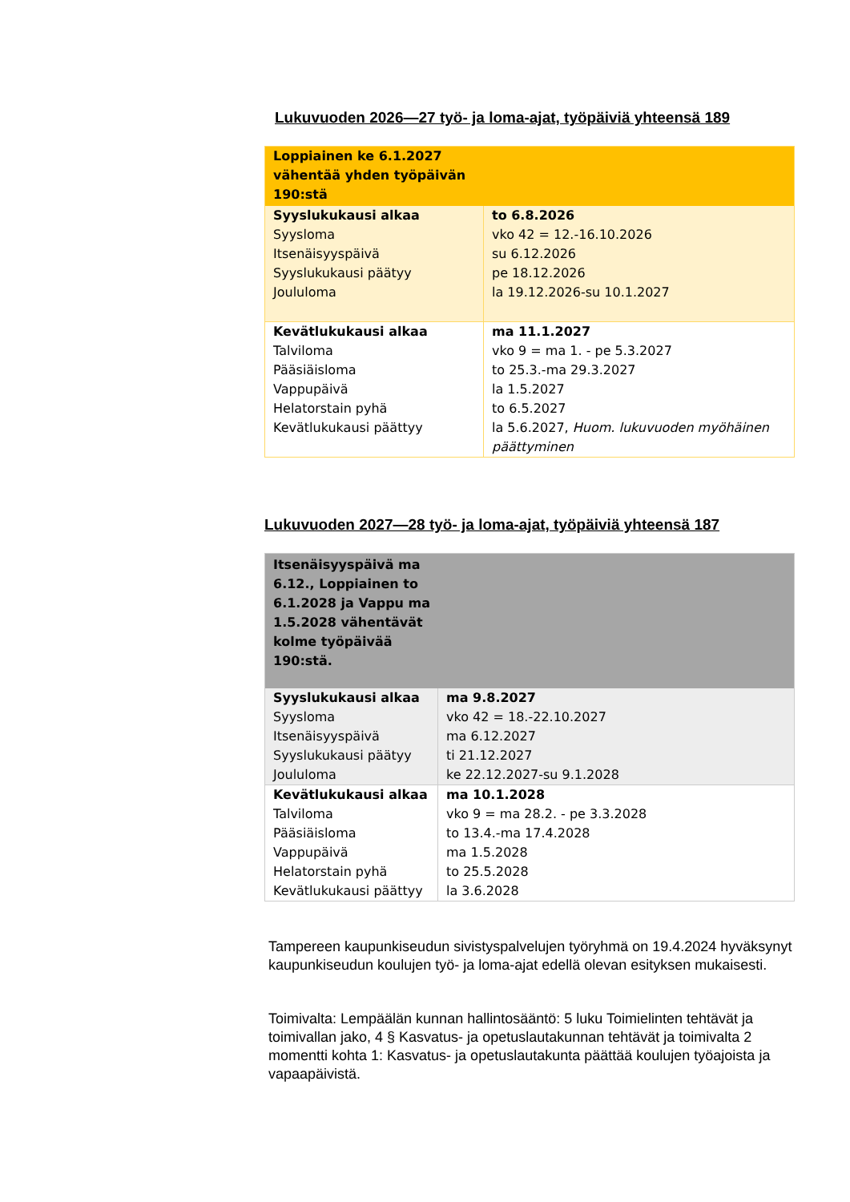Lukuvuoden 2026—27 työ- ja loma-ajat, työpäiviä yhteensä 189
| Loppiainen ke 6.1.2027 vähentää yhden työpäivän 190:stä | |
| Syyslukukausi alkaa Syysloma Itsenäisyyspäivä Syyslukukausi päätyy Joululoma | to 6.8.2026 vko 42 = 12.-16.10.2026 su 6.12.2026 pe 18.12.2026 la 19.12.2026-su 10.1.2027 |
| Kevätlukukausi alkaa Talviloma Pääsiäisloma Vappupäivä Helatorstain pyhä Kevätlukukausi päättyy | ma 11.1.2027 vko 9 = ma 1. - pe 5.3.2027 to 25.3.-ma 29.3.2027 la 1.5.2027 to 6.5.2027 la 5.6.2027, Huom. lukuvuoden myöhäinen päättyminen |
Lukuvuoden 2027—28 työ- ja loma-ajat, työpäiviä yhteensä 187
| Itsenäisyyspäivä ma 6.12., Loppiainen to 6.1.2028 ja Vappu ma 1.5.2028 vähentävät kolme työpäivää 190:stä. | |
| Syyslukukausi alkaa Syysloma Itsenäisyyspäivä Syyslukukausi päätyy Joululoma | ma 9.8.2027 vko 42 = 18.-22.10.2027 ma 6.12.2027 ti 21.12.2027 ke 22.12.2027-su 9.1.2028 |
| Kevätlukukausi alkaa Talviloma Pääsiäisloma Vappupäivä Helatorstain pyhä Kevätlukukausi päättyy | ma 10.1.2028 vko 9 = ma 28.2. - pe 3.3.2028 to 13.4.-ma 17.4.2028 ma 1.5.2028 to 25.5.2028 la 3.6.2028 |
Tampereen kaupunkiseudun sivistyspalvelujen työryhmä on 19.4.2024 hyväksynyt kaupunkiseudun koulujen työ- ja loma-ajat edellä olevan esityksen mukaisesti.
Toimivalta: Lempäälän kunnan hallintosääntö: 5 luku Toimielinten tehtävät ja toimivallan jako, 4 § Kasvatus- ja opetuslautakunnan tehtävät ja toimivalta 2 momentti kohta 1: Kasvatus- ja opetuslautakunta päättää koulujen työajoista ja vapaapäivistä.